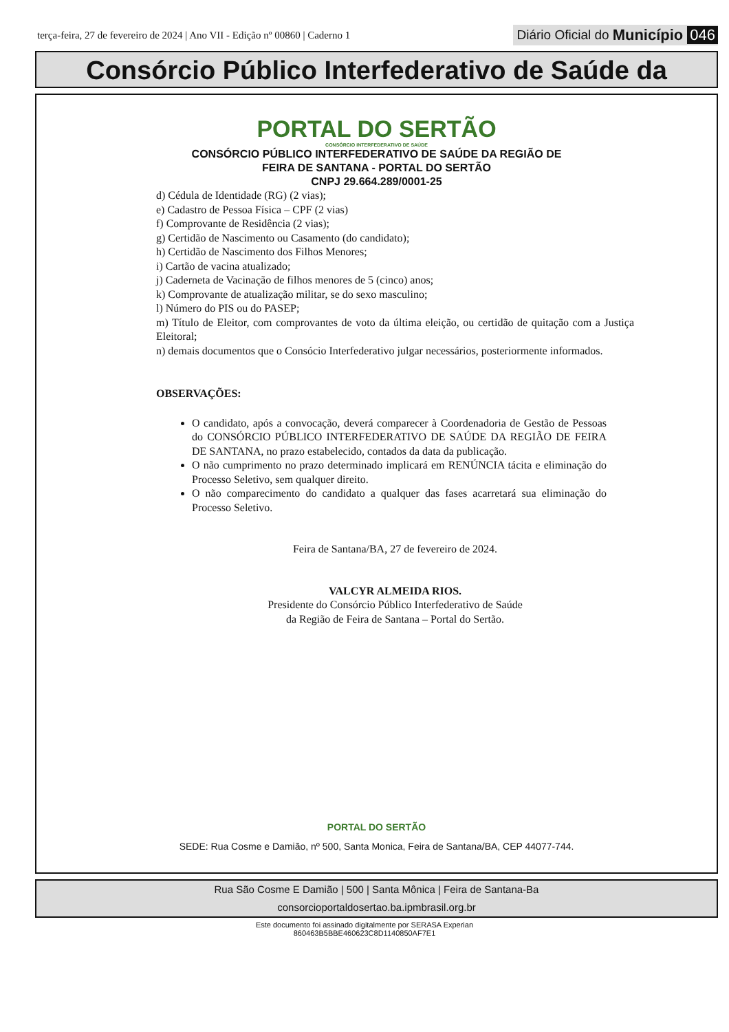terça-feira, 27 de fevereiro de 2024 | Ano VII - Edição nº 00860 | Caderno 1 Diário Oficial do Município 046
Consórcio Público Interfederativo de Saúde da
PORTAL DO SERTÃO
CONSÓRCIO INTERFEDERATIVO DE SAÚDE
CONSÓRCIO PÚBLICO INTERFEDERATIVO DE SAÚDE DA REGIÃO DE
FEIRA DE SANTANA - PORTAL DO SERTÃO
CNPJ 29.664.289/0001-25
d) Cédula de Identidade (RG) (2 vias);
e) Cadastro de Pessoa Física – CPF (2 vias)
f) Comprovante de Residência (2 vias);
g) Certidão de Nascimento ou Casamento (do candidato);
h) Certidão de Nascimento dos Filhos Menores;
i) Cartão de vacina atualizado;
j) Caderneta de Vacinação de filhos menores de 5 (cinco) anos;
k) Comprovante de atualização militar, se do sexo masculino;
l) Número do PIS ou do PASEP;
m) Título de Eleitor, com comprovantes de voto da última eleição, ou certidão de quitação com a Justiça Eleitoral;
n) demais documentos que o Consócio Interfederativo julgar necessários, posteriormente informados.
OBSERVAÇÕES:
O candidato, após a convocação, deverá comparecer à Coordenadoria de Gestão de Pessoas do CONSÓRCIO PÚBLICO INTERFEDERATIVO DE SAÚDE DA REGIÃO DE FEIRA DE SANTANA, no prazo estabelecido, contados da data da publicação.
O não cumprimento no prazo determinado implicará em RENÚNCIA tácita e eliminação do Processo Seletivo, sem qualquer direito.
O não comparecimento do candidato a qualquer das fases acarretará sua eliminação do Processo Seletivo.
Feira de Santana/BA, 27 de fevereiro de 2024.
VALCYR ALMEIDA RIOS.
Presidente do Consórcio Público Interfederativo de Saúde
da Região de Feira de Santana – Portal do Sertão.
PORTAL DO SERTÃO
SEDE: Rua Cosme e Damião, nº 500, Santa Monica, Feira de Santana/BA, CEP 44077-744.
Rua São Cosme E Damião | 500 | Santa Mônica | Feira de Santana-Ba
consorcioportaldosertao.ba.ipmbrasil.org.br
Este documento foi assinado digitalmente por SERASA Experian
860463B5BBE460623C8D1140850AF7E1